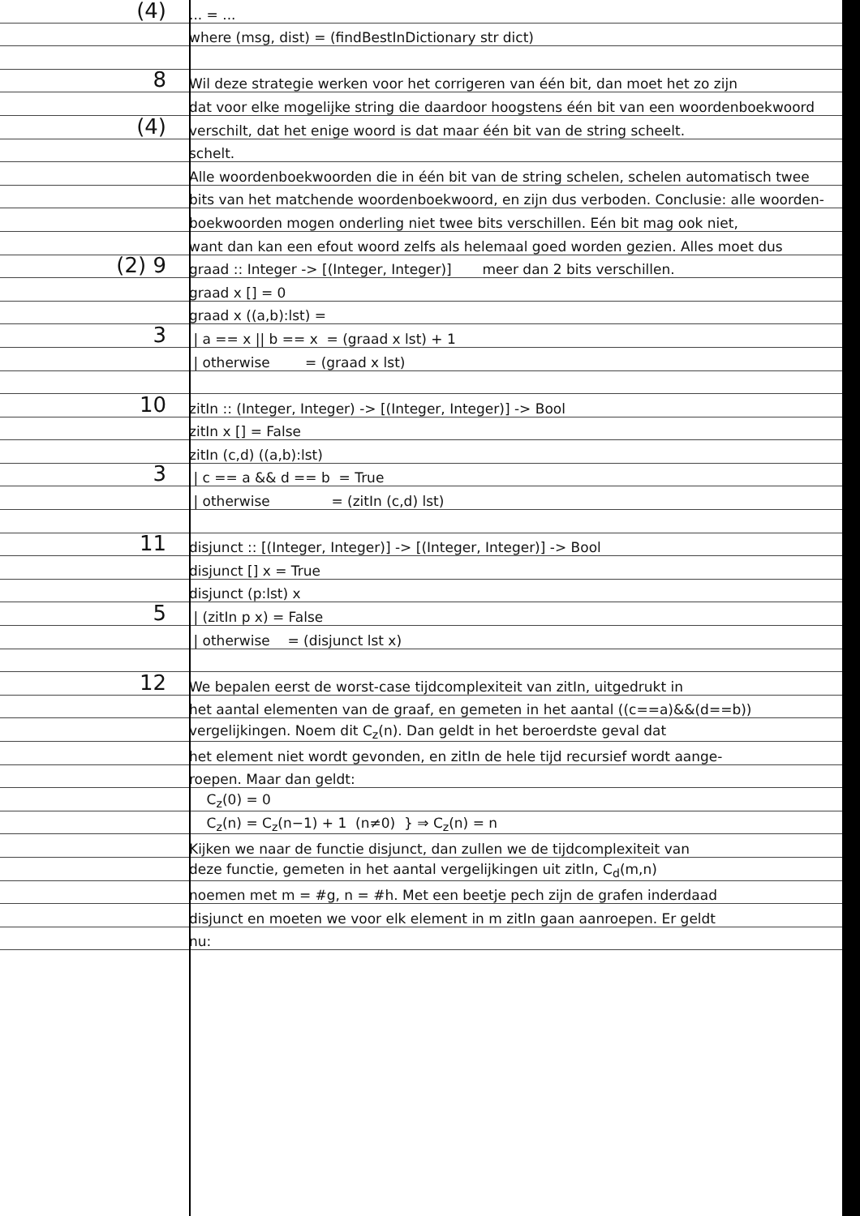(4)
... = ...
where (msg, dist) = (findBestInDictionary str dict)
8
Wil deze strategie werken voor het corrigeren van één bit, dan moet het zo zijn
dat voor elke mogelijke string die daardoor hoogstens één bit van een woordenboekwoord
(4)
verschilt, dat het enige woord is dat maar één bit van de string scheelt.
schelt.
Alle woordenboekwoorden die in één bit van de string schelen, schelen automatisch twee
bits van het matchende woordenboekwoord, en zijn dus verboden. Conclusie: alle woorden-
boekwoorden mogen onderling niet twee bits verschillen. Eén bit mag ook niet,
want dan kan een efout woord zelfs als helemaal goed worden gezien. Alles moet dus
(2) 9
graad :: Integer -> [(Integer, Integer)] meer dan 2 bits verschillen.
graad x [] = 0
graad x ((a,b):lst) =
3
| a == x || b == x = (graad x lst) + 1
| otherwise = (graad x lst)
10
zitIn :: (Integer, Integer) -> [(Integer, Integer)] -> Bool
zitIn x [] = False
zitIn (c,d) ((a,b):lst)
3
| c == a && d == b = True
| otherwise = (zitIn (c,d) lst)
11
disjunct :: [(Integer, Integer)] -> [(Integer, Integer)] -> Bool
disjunct [] x = True
disjunct (p:lst) x
5
| (zitIn p x) = False
| otherwise = (disjunct lst x)
12
We bepalen eerst de worst-case tijdcomplexiteit van zitIn, uitgedrukt in
het aantal elementen van de graaf, en gemeten in het aantal ((c==a)&&(d==b))
vergelijkingen. Noem dit C<sub>z</sub>(n). Dan geldt in het beroerdste geval dat
het element niet wordt gevonden, en zitIn de hele tijd recursief wordt aange-
roepen. Maar dan geldt:
C<sub>z</sub>(0) = 0
C<sub>z</sub>(n) = C<sub>z</sub>(n−1) + 1 (n≠0) } ⇒ C<sub>z</sub>(n) = n
Kijken we naar de functie disjunct, dan zullen we de tijdcomplexiteit van
deze functie, gemeten in het aantal vergelijkingen uit zitIn, C<sub>d</sub>(m,n)
noemen met m = #g, n = #h. Met een beetje pech zijn de grafen inderdaad
disjunct en moeten we voor elk element in m zitIn gaan aanroepen. Er geldt
nu: